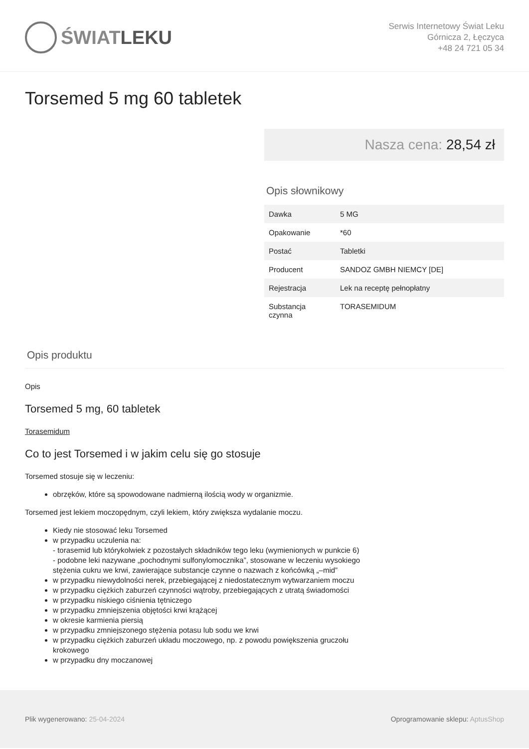ŚWIAT LEKU
Serwis Internetowy Świat Leku
Górnicza 2, Łęczyca
+48 24 721 05 34
Torsemed 5 mg 60 tabletek
Nasza cena: 28,54 zł
Opis słownikowy
| Dawka | 5 MG |
| Opakowanie | *60 |
| Postać | Tabletki |
| Producent | SANDOZ GMBH NIEMCY [DE] |
| Rejestracja | Lek na receptę pełnopłatny |
| Substancja czynna | TORASEMIDUM |
Opis produktu
Opis
Torsemed 5 mg, 60 tabletek
Torasemidum
Co to jest Torsemed i w jakim celu się go stosuje
Torsemed stosuje się w leczeniu:
obrzęków, które są spowodowane nadmierną ilością wody w organizmie.
Torsemed jest lekiem moczopędnym, czyli lekiem, który zwiększa wydalanie moczu.
Kiedy nie stosować leku Torsemed
w przypadku uczulenia na:
- torasemid lub którykolwiek z pozostałych składników tego leku (wymienionych w punkcie 6)
- podobne leki nazywane „pochodnymi sulfonylomocznika”, stosowane w leczeniu wysokiego
stężenia cukru we krwi, zawierające substancje czynne o nazwach z końcówką „–mid”
w przypadku niewydolności nerek, przebiegającej z niedostatecznym wytwarzaniem moczu
w przypadku ciężkich zaburzeń czynności wątroby, przebiegających z utratą świadomości
w przypadku niskiego ciśnienia tętniczego
w przypadku zmniejszenia objętości krwi krążącej
w okresie karmienia piersią
w przypadku zmniejszonego stężenia potasu lub sodu we krwi
w przypadku ciężkich zaburzeń układu moczowego, np. z powodu powiększenia gruczołu
krokowego
w przypadku dny moczanowej
Plik wygenerowano: 25-04-2024 Oprogramowanie sklepu: AptusShop